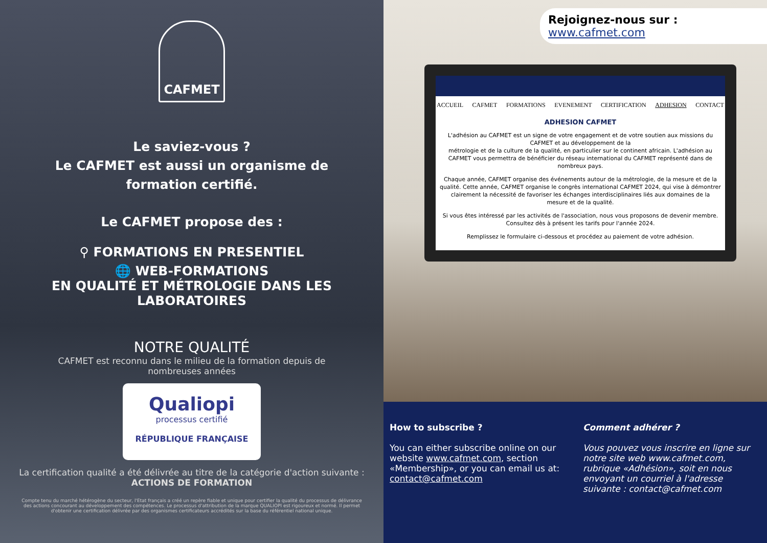CAFMET
Le saviez-vous ?
Le CAFMET est aussi un organisme de
formation certifié.
Le CAFMET propose des :
⚲ FORMATIONS EN PRESENTIEL
🌐 WEB-FORMATIONS
EN QUALITÉ ET MÉTROLOGIE DANS LES
LABORATOIRES
NOTRE QUALITÉ
CAFMET est reconnu dans le milieu de la formation depuis de
nombreuses années
Qualiopi
processus certifié
RÉPUBLIQUE FRANÇAISE
La certification qualité a été délivrée au titre de la catégorie d'action suivante :
ACTIONS DE FORMATION
Compte tenu du marché hétérogène du secteur, l'Etat français a créé un repère fiable et unique pour certifier la qualité du processus de délivrance des actions concourant au développement des compétences. Le processus d'attribution de la marque QUALIOPI est rigoureux et normé. Il permet d'obtenir une certification délivrée par des organismes certificateurs accrédités sur la base du référentiel national unique.
Rejoignez-nous sur : www.cafmet.com
ACCUEIL CAFMET FORMATIONS EVENEMENT CERTIFICATION ADHESION CONTACT
ADHESION CAFMET
L'adhésion au CAFMET est un signe de votre engagement et de votre soutien aux missions du CAFMET et au développement de la
métrologie et de la culture de la qualité, en particulier sur le continent africain. L'adhésion au CAFMET vous permettra de bénéficier du réseau international du CAFMET représenté dans de nombreux pays.
Chaque année, CAFMET organise des événements autour de la métrologie, de la mesure et de la qualité. Cette année, CAFMET organise le congrès international CAFMET 2024, qui vise à démontrer clairement la nécessité de favoriser les échanges interdisciplinaires liés aux domaines de la mesure et de la qualité.
Si vous êtes intéressé par les activités de l'association, nous vous proposons de devenir membre. Consultez dès à présent les tarifs pour l'année 2024.
Remplissez le formulaire ci-dessous et procédez au paiement de votre adhésion.
How to subscribe ?
You can either subscribe online on our website www.cafmet.com, section «Membership», or you can email us at: contact@cafmet.com
Comment adhérer ?
Vous pouvez vous inscrire en ligne sur notre site web www.cafmet.com, rubrique «Adhésion», soit en nous envoyant un courriel à l'adresse suivante : contact@cafmet.com